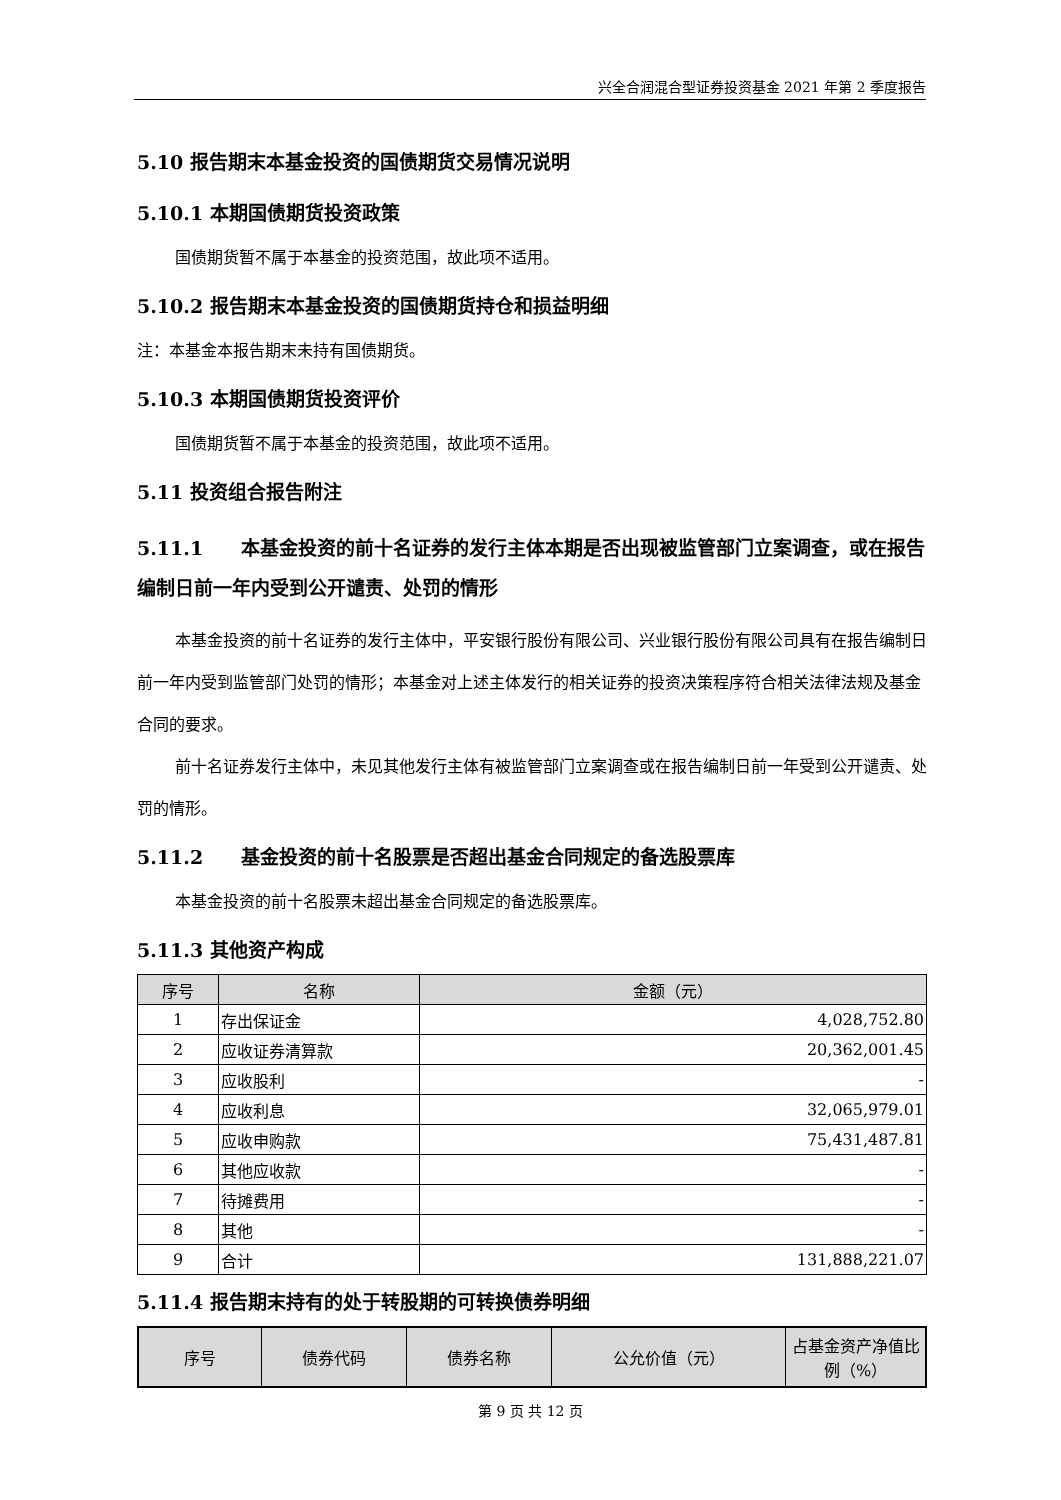兴全合润混合型证券投资基金 2021 年第 2 季度报告
5.10 报告期末本基金投资的国债期货交易情况说明
5.10.1 本期国债期货投资政策
国债期货暂不属于本基金的投资范围，故此项不适用。
5.10.2 报告期末本基金投资的国债期货持仓和损益明细
注：本基金本报告期末未持有国债期货。
5.10.3 本期国债期货投资评价
国债期货暂不属于本基金的投资范围，故此项不适用。
5.11 投资组合报告附注
5.11.1　　本基金投资的前十名证券的发行主体本期是否出现被监管部门立案调查，或在报告编制日前一年内受到公开谴责、处罚的情形
本基金投资的前十名证券的发行主体中，平安银行股份有限公司、兴业银行股份有限公司具有在报告编制日前一年内受到监管部门处罚的情形；本基金对上述主体发行的相关证券的投资决策程序符合相关法律法规及基金合同的要求。
前十名证券发行主体中，未见其他发行主体有被监管部门立案调查或在报告编制日前一年受到公开谴责、处罚的情形。
5.11.2　　基金投资的前十名股票是否超出基金合同规定的备选股票库
本基金投资的前十名股票未超出基金合同规定的备选股票库。
5.11.3 其他资产构成
| 序号 | 名称 | 金额（元） |
| --- | --- | --- |
| 1 | 存出保证金 | 4,028,752.80 |
| 2 | 应收证券清算款 | 20,362,001.45 |
| 3 | 应收股利 | - |
| 4 | 应收利息 | 32,065,979.01 |
| 5 | 应收申购款 | 75,431,487.81 |
| 6 | 其他应收款 | - |
| 7 | 待摊费用 | - |
| 8 | 其他 | - |
| 9 | 合计 | 131,888,221.07 |
5.11.4 报告期末持有的处于转股期的可转换债券明细
| 序号 | 债券代码 | 债券名称 | 公允价值（元） | 占基金资产净值比例（%） |
| --- | --- | --- | --- | --- |
第 9 页 共 12 页